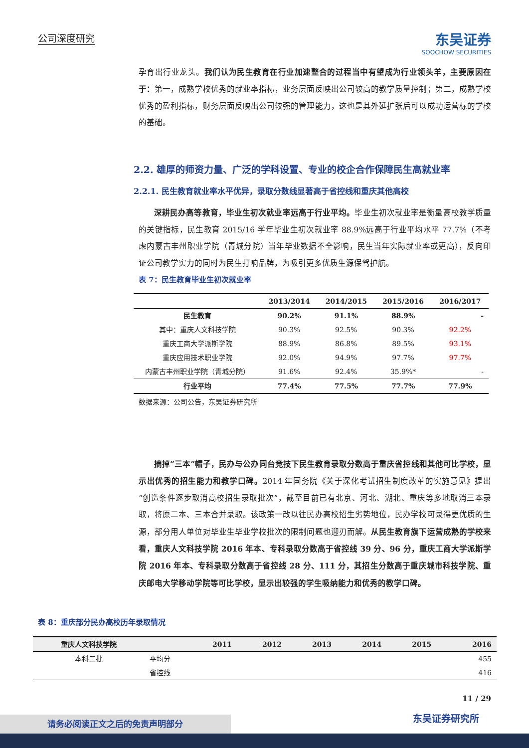公司深度研究
东吴证券
SOOCHOW SECURITIES
孕育出行业龙头。我们认为民生教育在行业加速整合的过程当中有望成为行业领头羊，主要原因在于：第一，成熟学校优秀的就业率指标，业务层面反映出公司较高的教学质量控制；第二，成熟学校优秀的盈利指标，财务层面反映出公司较强的管理能力，这也是其外延扩张后可以成功运营标的学校的基础。
2.2. 雄厚的师资力量、广泛的学科设置、专业的校企合作保障民生高就业率
2.2.1. 民生教育就业率水平优异，录取分数线显著高于省控线和重庆其他高校
深耕民办高等教育，毕业生初次就业率远高于行业平均。毕业生初次就业率是衡量高校教学质量的关键指标，民生教育 2015/16 学年毕业生初次就业率 88.9%远高于行业平均水平 77.7%（不考虑内蒙古丰州职业学院（青城分院）当年毕业数据不全影响，民生当年实际就业率或更高），反向印证公司教学实力的同时为民生打响品牌，为吸引更多优质生源保驾护航。
表 7：民生教育毕业生初次就业率
| | 2013/2014 | 2014/2015 | 2015/2016 | 2016/2017 |
| --- | --- | --- | --- | --- |
| 民生教育 | 90.2% | 91.1% | 88.9% | - |
| 其中：重庆人文科技学院 | 90.3% | 92.5% | 90.3% | 92.2% |
| 重庆工商大学派斯学院 | 88.9% | 86.8% | 89.5% | 93.1% |
| 重庆应用技术职业学院 | 92.0% | 94.9% | 97.7% | 97.7% |
| 内蒙古丰州职业学院（青城分院） | 91.6% | 92.4% | 35.9%* | - |
| 行业平均 | 77.4% | 77.5% | 77.7% | 77.9% |
数据来源：公司公告，东吴证券研究所
摘掉“三本”帽子，民办与公办同台竞技下民生教育录取分数高于重庆省控线和其他可比学校，显示出优秀的招生能力和教学口碑。2014 年国务院《关于深化考试招生制度改革的实施意见》提出“创造条件逐步取消高校招生录取批次”，截至目前已有北京、河北、湖北、重庆等多地取消三本录取，将原二本、三本合并录取。该政策一改以往民办高校招生劣势地位，民办学校可录得更优质的生源，部分用人单位对毕业生毕业学校批次的限制问题也迎刃而解。从民生教育旗下运营成熟的学校来看，重庆人文科技学院 2016 年本、专科录取分数高于省控线 39 分、96 分，重庆工商大学派斯学院 2016 年本、专科录取分数高于省控线 28 分、111 分，其招生分数高于重庆城市科技学院、重庆邮电大学移动学院等可比学校，显示出较强的学生吸纳能力和优秀的教学口碑。
表 8：重庆部分民办高校历年录取情况
| 重庆人文科技学院 | | 2011 | 2012 | 2013 | 2014 | 2015 | 2016 |
| --- | --- | --- | --- | --- | --- | --- | --- |
| 本科二批 | 平均分 | | | | | | 455 |
| | 省控线 | | | | | | 416 |
11 / 29
东吴证券研究所 请务必阅读正文之后的免责声明部分